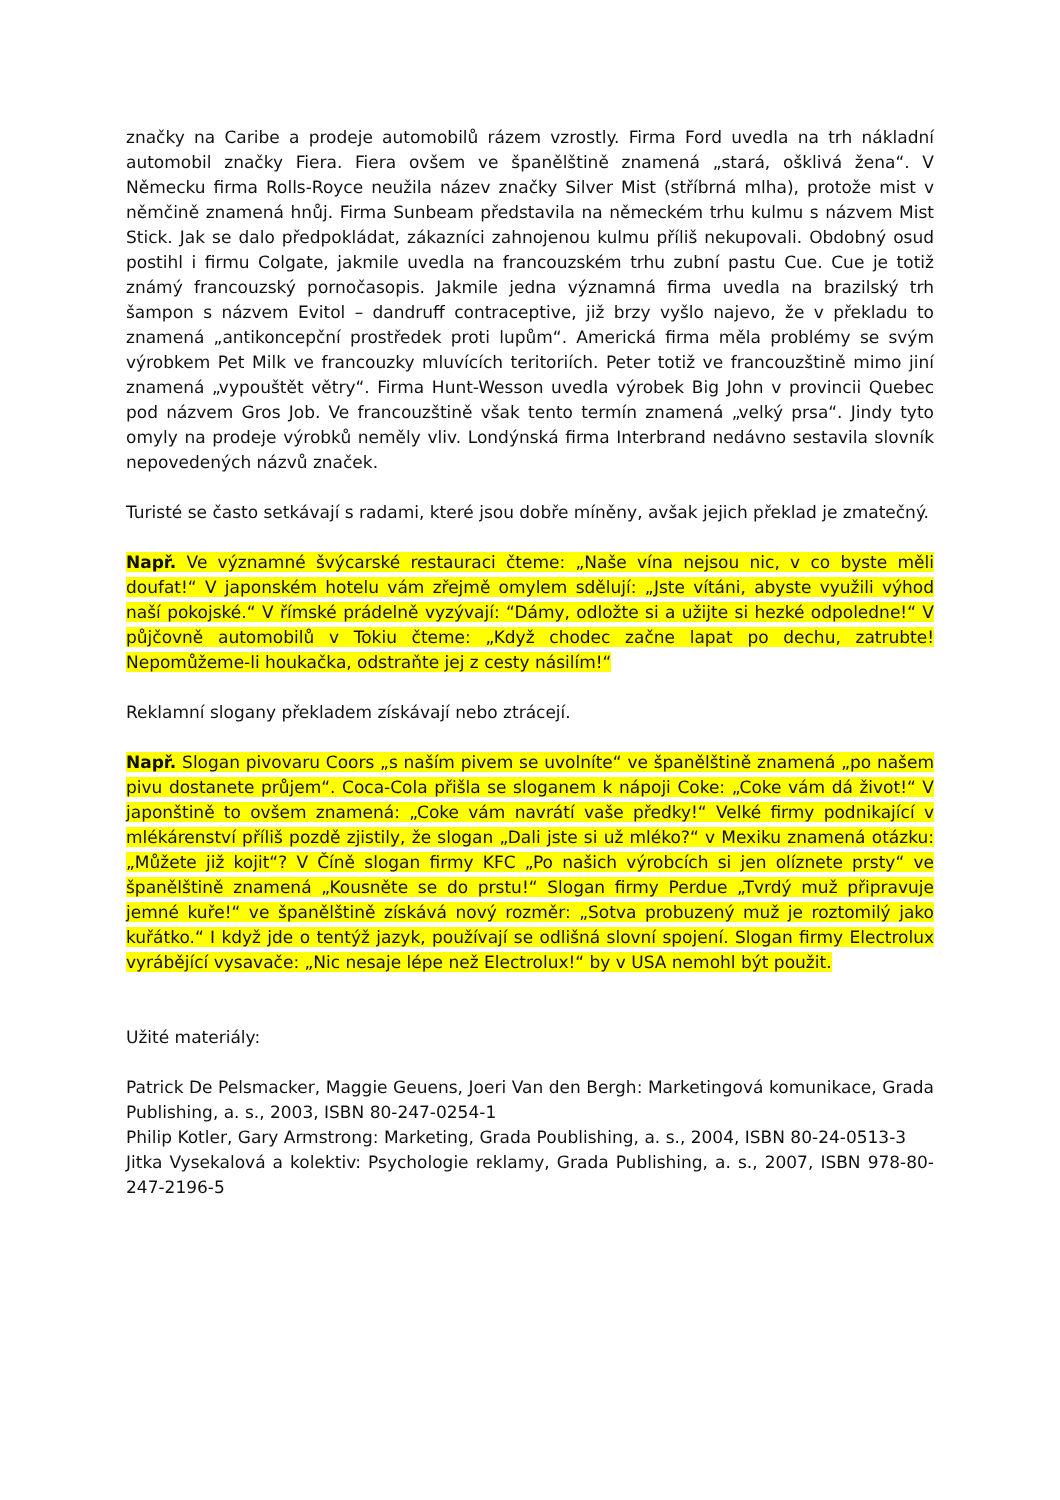značky na Caribe a prodeje automobilů rázem vzrostly. Firma Ford uvedla na trh nákladní automobil značky Fiera. Fiera ovšem ve španělštině znamená „stará, ošklivá žena“. V Německu firma Rolls-Royce neužila název značky Silver Mist (stříbrná mlha), protože mist v němčině znamená hnůj. Firma Sunbeam představila na německém trhu kulmu s názvem Mist Stick. Jak se dalo předpokládat, zákazníci zahnojenou kulmu příliš nekupovali. Obdobný osud postihl i firmu Colgate, jakmile uvedla na francouzském trhu zubní pastu Cue. Cue je totiž známý francouzský pornočasopis. Jakmile jedna významná firma uvedla na brazilský trh šampon s názvem Evitol – dandruff contraceptive, již brzy vyšlo najevo, že v překladu to znamená „antikoncepční prostředek proti lupům“. Americká firma měla problémy se svým výrobkem Pet Milk ve francouzky mluvících teritoriích. Peter totiž ve francouzštině mimo jiní znamená „vypouštět větry“. Firma Hunt-Wesson uvedla výrobek Big John v provincii Quebec pod názvem Gros Job. Ve francouzštině však tento termín znamená „velký prsa“. Jindy tyto omyly na prodeje výrobků neměly vliv. Londýnská firma Interbrand nedávno sestavila slovník nepovedených názvů značek.
Turisté se často setkávají s radami, které jsou dobře míněny, avšak jejich překlad je zmatečný.
Např. Ve významné švýcarské restauraci čteme: „Naše vína nejsou nic, v co byste měli doufat!“ V japonském hotelu vám zřejmě omylem sdělují: „Jste vítáni, abyste využili výhod naší pokojské.“ V římské prádelně vyzývají: “Dámy, odložte si a užijte si hezké odpoledne!“ V půjčovně automobilů v Tokiu čteme: „Když chodec začne lapat po dechu, zatrubte! Nepomůžeme-li houkačka, odstraňte jej z cesty násilím!“
Reklamní slogany překladem získávají nebo ztrácejí.
Např. Slogan pivovaru Coors „s naším pivem se uvolníte“ ve španělštině znamená „po našem pivu dostanete průjem“. Coca-Cola přišla se sloganem k nápoji Coke: „Coke vám dá život!“ V japonštině to ovšem znamená: „Coke vám navrátí vaše předky!“ Velké firmy podnikající v mlékárenství příliš pozdě zjistily, že slogan „Dali jste si už mléko?“ v Mexiku znamená otázku: „Můžete již kojit“? V Číně slogan firmy KFC „Po našich výrobcích si jen olíznete prsty“ ve španělštině znamená „Kousněte se do prstu!“ Slogan firmy Perdue „Tvrdý muž připravuje jemné kuře!“ ve španělštině získává nový rozměr: „Sotva probuzený muž je roztomilý jako kuřátko.“ I když jde o tentýž jazyk, používají se odlišná slovní spojení. Slogan firmy Electrolux vyrábějící vysavače: „Nic nesaje lépe než Electrolux!“ by v USA nemohl být použit.
Užité materiály:
Patrick De Pelsmacker, Maggie Geuens, Joeri Van den Bergh: Marketingová komunikace, Grada Publishing, a. s., 2003, ISBN 80-247-0254-1
Philip Kotler, Gary Armstrong: Marketing, Grada Poublishing, a. s., 2004, ISBN 80-24-0513-3
Jitka Vysekalová a kolektiv: Psychologie reklamy, Grada Publishing, a. s., 2007, ISBN 978-80-247-2196-5